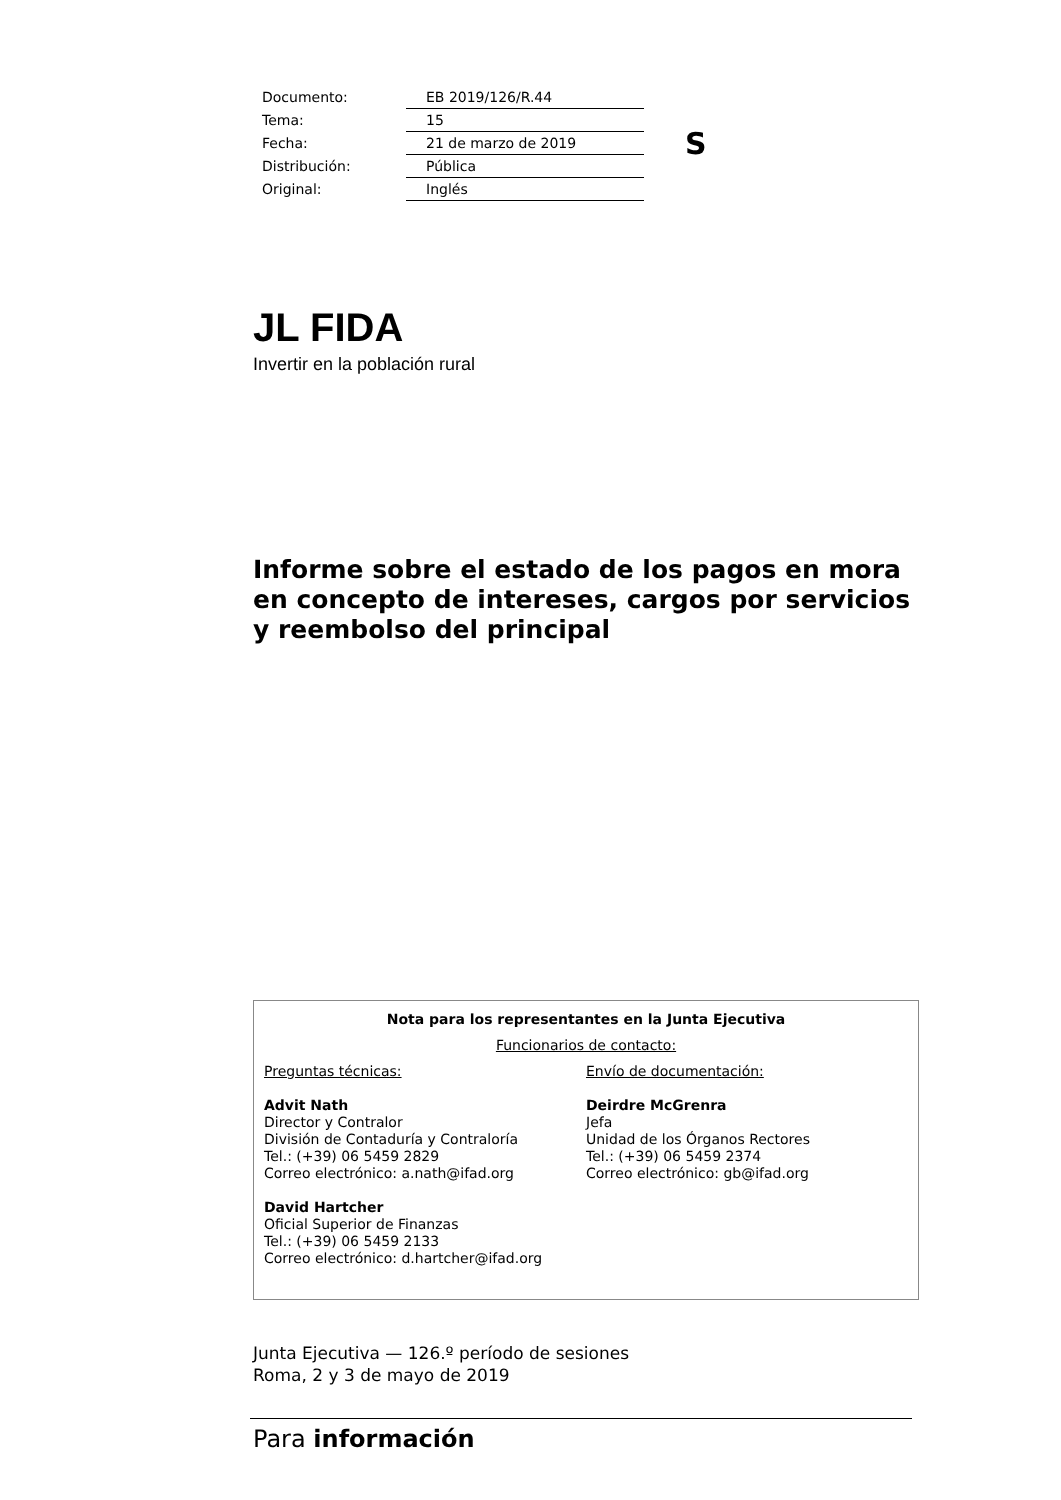| Documento: | EB 2019/126/R.44 |
| Tema: | 15 |
| Fecha: | 21 de marzo de 2019 |
| Distribución: | Pública |
| Original: | Inglés |
S
JL FIDA
Invertir en la población rural
Informe sobre el estado de los pagos en mora en concepto de intereses, cargos por servicios y reembolso del principal
Nota para los representantes en la Junta Ejecutiva
Funcionarios de contacto:
Preguntas técnicas:
Advit Nath
Director y Contralor
División de Contaduría y Contraloría
Tel.: (+39) 06 5459 2829
Correo electrónico: a.nath@ifad.org
David Hartcher
Oficial Superior de Finanzas
Tel.: (+39) 06 5459 2133
Correo electrónico: d.hartcher@ifad.org
Envío de documentación:
Deirdre McGrenra
Jefa
Unidad de los Órganos Rectores
Tel.: (+39) 06 5459 2374
Correo electrónico: gb@ifad.org
Junta Ejecutiva — 126.º período de sesiones
Roma, 2 y 3 de mayo de 2019
Para información